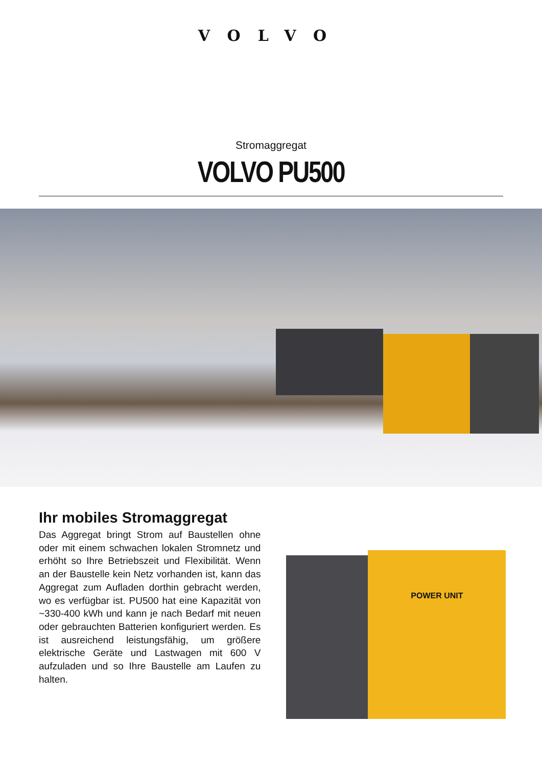VOLVO
Stromaggregat
VOLVO PU500
Ihr mobiles Stromaggregat
Das Aggregat bringt Strom auf Baustellen ohne oder mit einem schwachen lokalen Stromnetz und erhöht so Ihre Betriebszeit und Flexibilität. Wenn an der Baustelle kein Netz vorhanden ist, kann das Aggregat zum Aufladen dorthin gebracht werden, wo es verfügbar ist. PU500 hat eine Kapazität von ~330-400 kWh und kann je nach Bedarf mit neuen oder gebrauchten Batterien konfiguriert werden. Es ist ausreichend leistungsfähig, um größere elektrische Geräte und Lastwagen mit 600 V aufzuladen und so Ihre Baustelle am Laufen zu halten.
POWER UNIT